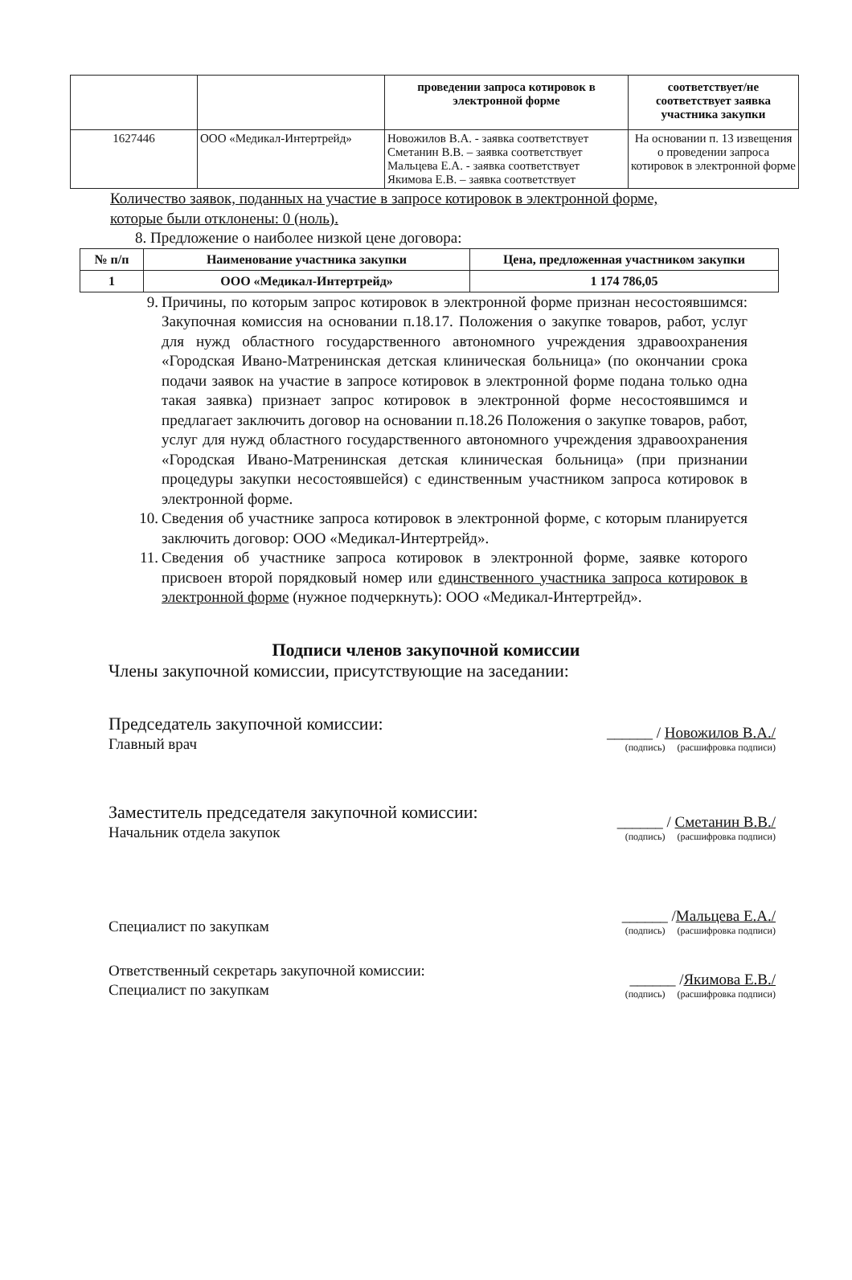| | | проведении запроса котировок в электронной форме | соответствует/не соответствует заявка участника закупки |
| --- | --- | --- | --- |
| 1627446 | ООО «Медикал-Интертрейд» | Новожилов В.А. - заявка соответствует Сметанин В.В. – заявка соответствует Мальцева Е.А. - заявка соответствует Якимова Е.В. – заявка соответствует | На основании п. 13 извещения о проведении запроса котировок в электронной форме |
Количество заявок, поданных на участие в запросе котировок в электронной форме,
которые были отклонены: 0 (ноль).
8. Предложение о наиболее низкой цене договора:
| № п/п | Наименование участника закупки | Цена, предложенная участником закупки |
| --- | --- | --- |
| 1 | ООО «Медикал-Интертрейд» | 1 174 786,05 |
9. Причины, по которым запрос котировок в электронной форме признан несостоявшимся: Закупочная комиссия на основании п.18.17. Положения о закупке товаров, работ, услуг для нужд областного государственного автономного учреждения здравоохранения «Городская Ивано-Матренинская детская клиническая больница» (по окончании срока подачи заявок на участие в запросе котировок в электронной форме подана только одна такая заявка) признает запрос котировок в электронной форме несостоявшимся и предлагает заключить договор на основании п.18.26 Положения о закупке товаров, работ, услуг для нужд областного государственного автономного учреждения здравоохранения «Городская Ивано-Матренинская детская клиническая больница» (при признании процедуры закупки несостоявшейся) с единственным участником запроса котировок в электронной форме.
10. Сведения об участнике запроса котировок в электронной форме, с которым планируется заключить договор: ООО «Медикал-Интертрейд».
11. Сведения об участнике запроса котировок в электронной форме, заявке которого присвоен второй порядковый номер или единственного участника запроса котировок в электронной форме (нужное подчеркнуть): ООО «Медикал-Интертрейд».
Подписи членов закупочной комиссии
Члены закупочной комиссии, присутствующие на заседании:
Председатель закупочной комиссии:
Главный врач
______ / Новожилов В.А./
(подпись) (расшифровка подписи)
Заместитель председателя закупочной комиссии:
Начальник отдела закупок
______ / Сметанин В.В./
(подпись) (расшифровка подписи)
Специалист по закупкам
______ /Мальцева Е.А./
(подпись) (расшифровка подписи)
Ответственный секретарь закупочной комиссии:
Специалист по закупкам
______ /Якимова Е.В./
(подпись) (расшифровка подписи)